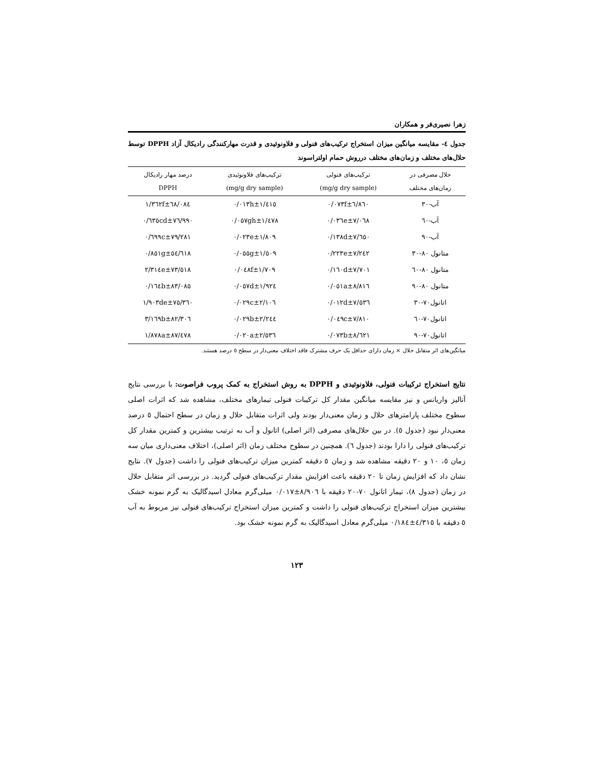زهرا نصیری‌فر و همکاران
جدول ٤- مقایسه میانگین میزان استخراج ترکیب‌های فنولی و فلاونوئیدی و قدرت مهارکنندگی رادیکال آزاد DPPH توسط حلال‌های مختلف و زمان‌های مختلف درروش حمام اولتراسوند
| حلال مصرفی در زمان‌های مختلف | ترکیب‌های فنولی (mg/g dry sample) | ترکیب‌های فلاونوئیدی (mg/g dry sample) | درصد مهار رادیکال DPPH |
| --- | --- | --- | --- |
| آب-۳۰ | ٦/٨٦٠±٠/٠٧٣f | ١/٤١٥±٠/٠١٣h | ٦٨/٠٨٤±١/٣٦٢f |
| آب-٦٠ | ٧/٠٦٨±٠/٠٣٦e | ١/٤٧٨±٠/٠٥٧gh | ٧٦/٩٩٠±٠/٦٣٥cd |
| آب-٩٠ | ٧/٦٥٠±٠/١٣٨d | ١/٨٠٩±٠/٠٢٣e | ٧٩/٢٨١±٠/٦٩٩c |
| متانول ٨٠-٣٠ | ٧/٢٤٢±٠/٢٢٣e | ١/٥٠٩±٠/٠٥٥g | ٥٤/٦١٨±٠/٨٥١g |
| متانول ٨٠-٦٠ | ٧/٧٠١±٠/١٦٠d | ١/٧٠٩±٠/٠٤٨f | ٧٣/٥١٨±٢/٣١٤e |
| متانول ٨٠-٩٠ | ٨/٨١٦±٠/٠٥١a | ١/٩٢٤±٠/٠٥٧d | ٨٣/٠٨٥±٠/١٦٤b |
| اتانول٧٠-٣٠ | ٧/٥٣٦±٠/٠١٢d | ٢/١٠٦±٠/٠٢٩c | ٧٥/٣٦٠±١/٩٠٣de |
| اتانول٧٠-٦٠ | ٧/٨١٠±٠/٠٤٩c | ٢/٢٤٤±٠/٠٢٩b | ٨٢/٣٠٦±٣/١٦٩b |
| اتانول٧٠-٩٠ | ٨/٦٢١±٠/٠٧٣b | ٢/٥٣٦±٠/٠٢٠a | ٨٧/٤٧٨±١/٨٧٨a |
میانگین‌های اثر متقابل حلال × زمان دارای حداقل یک حرف مشترک فاقد اختلاف معنی‌دار در سطح ٥ درصد هستند.
نتایج استخراج ترکیبات فنولی، فلاونوئیدی و DPPH به روش استخراج به کمک پروب فراصوت: با بررسی نتایج آنالیز واریانس و نیز مقایسه میانگین مقدار کل ترکیبات فنولی تیمارهای مختلف، مشاهده شد که اثرات اصلی سطوح مختلف پارامترهای حلال و زمان معنی‌دار بودند ولی اثرات متقابل حلال و زمان در سطح احتمال ٥ درصد معنی‌دار نبود (جدول ٥). در بین حلال‌های مصرفی (اثر اصلی) اتانول و آب به ترتیب بیشترین و کمترین مقدار کل ترکیب‌های فنولی را دارا بودند (جدول ٦). همچنین در سطوح مختلف زمان (اثر اصلی)، اختلاف معنی‌داری میان سه زمان ٥، ١٠ و ٢٠ دقیقه مشاهده شد و زمان ٥ دقیقه کمترین میزان ترکیب‌های فنولی را داشت (جدول ٧). نتایج نشان داد که افزایش زمان تا ٢٠ دقیقه باعث افزایش مقدار ترکیب‌های فنولی گردید. در بررسی اثر متقابل حلال در زمان (جدول ٨)، تیمار اتانول ٧٠-٢٠ دقیقه با ٨/٩٠٦±٠/٠١٧ میلی‌گرم معادل اسیدگالیک به گرم نمونه خشک بیشترین میزان استخراج ترکیب‌های فنولی را داشت و کمترین میزان استخراج ترکیب‌های فنولی نیز مربوط به آب ٥ دقیقه با ٤/٣١٥±٠/١٨٤ میلی‌گرم معادل اسیدگالیک به گرم نمونه خشک بود.
۱۲۳